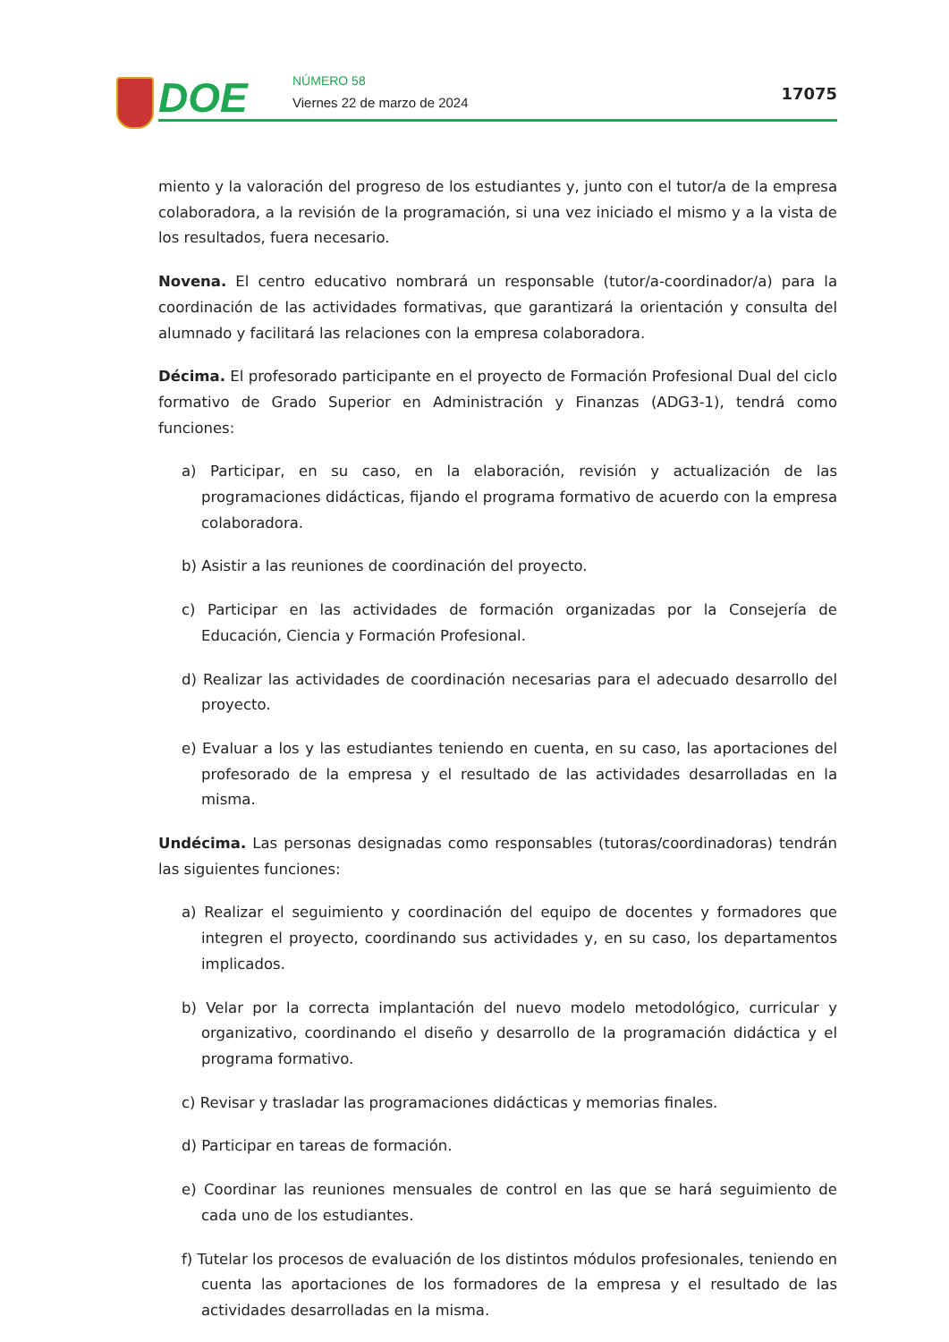DOE NÚMERO 58
Viernes 22 de marzo de 2024 17075
miento y la valoración del progreso de los estudiantes y, junto con el tutor/a de la empresa colaboradora, a la revisión de la programación, si una vez iniciado el mismo y a la vista de los resultados, fuera necesario.
Novena. El centro educativo nombrará un responsable (tutor/a-coordinador/a) para la coordinación de las actividades formativas, que garantizará la orientación y consulta del alumnado y facilitará las relaciones con la empresa colaboradora.
Décima. El profesorado participante en el proyecto de Formación Profesional Dual del ciclo formativo de Grado Superior en Administración y Finanzas (ADG3-1), tendrá como funciones:
a) Participar, en su caso, en la elaboración, revisión y actualización de las programaciones didácticas, fijando el programa formativo de acuerdo con la empresa colaboradora.
b) Asistir a las reuniones de coordinación del proyecto.
c) Participar en las actividades de formación organizadas por la Consejería de Educación, Ciencia y Formación Profesional.
d) Realizar las actividades de coordinación necesarias para el adecuado desarrollo del proyecto.
e) Evaluar a los y las estudiantes teniendo en cuenta, en su caso, las aportaciones del profesorado de la empresa y el resultado de las actividades desarrolladas en la misma.
Undécima. Las personas designadas como responsables (tutoras/coordinadoras) tendrán las siguientes funciones:
a) Realizar el seguimiento y coordinación del equipo de docentes y formadores que integren el proyecto, coordinando sus actividades y, en su caso, los departamentos implicados.
b) Velar por la correcta implantación del nuevo modelo metodológico, curricular y organizativo, coordinando el diseño y desarrollo de la programación didáctica y el programa formativo.
c) Revisar y trasladar las programaciones didácticas y memorias finales.
d) Participar en tareas de formación.
e) Coordinar las reuniones mensuales de control en las que se hará seguimiento de cada uno de los estudiantes.
f) Tutelar los procesos de evaluación de los distintos módulos profesionales, teniendo en cuenta las aportaciones de los formadores de la empresa y el resultado de las actividades desarrolladas en la misma.